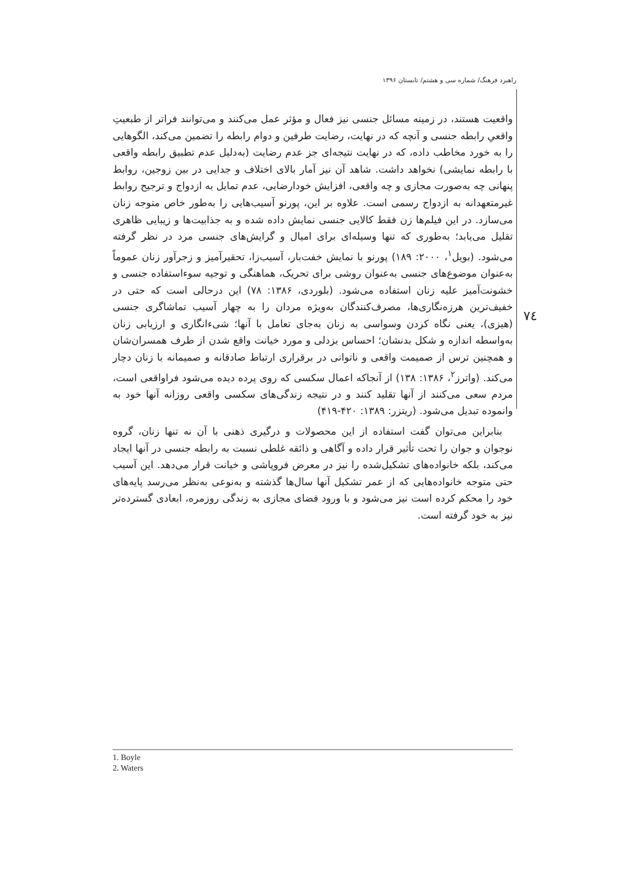راهبرد فرهنگ/ شماره سی و هشتم/ تابستان ۱۳۹۶
واقعیت هستند، در زمینه مسائل جنسی نیز فعال و مؤثر عمل می‌کنند و می‌توانند فراتر از طبعیتِ واقعیِ رابطه جنسی و آنچه که در نهایت، رضایت طرفین و دوام رابطه را تضمین می‌کند، الگوهایی را به خورد مخاطب داده، که در نهایت نتیجه‌ای جز عدم رضایت (به‌دلیل عدم تطبیق رابطه واقعی با رابطه نمایشی) نخواهد داشت. شاهد آن نیز آمار بالای اختلاف و جدایی در بین زوجین، روابط پنهانی چه به‌صورت مجازی و چه واقعی، افزایش خودارضایی، عدم تمایل به ازدواج و ترجیح روابط غیرمتعهدانه به ازدواج رسمی است. علاوه بر این، پورنو آسیب‌هایی را به‌طور خاص متوجه زنان می‌سازد. در این فیلم‌ها زن فقط کالایی جنسی نمایش داده شده و به جذابیت‌ها و زیبایی ظاهری تقلیل می‌یابد؛ به‌طوری که تنها وسیله‌ای برای امیال و گرایش‌های جنسی مرد در نظر گرفته می‌شود. (بویل<sup>۱</sup>، ۲۰۰۰: ۱۸۹) پورنو با نمایش خفت‌بار، آسیب‌زا، تحقیرآمیز و زجرآور زنان عموماً به‌عنوان موضوع‌های جنسی به‌عنوان روشی برای تحریک، هماهنگی و توجیه سوءاستفاده جنسی و خشونت‌آمیز علیه زنان استفاده می‌شود. (بلوردی، ۱۳۸۶: ۷۸) این درحالی است که حتی در خفیف‌ترین هرزه‌نگاری‌ها، مصرف‌کنندگان به‌ویژه مردان را به چهار آسیب تماشاگری جنسی (هیزی)، یعنی نگاه کردن وسواسی به زنان به‌جای تعامل با آنها؛ شیء‌انگاری و ارزیابی زنان به‌واسطه اندازه و شکل بدنشان؛ احساس بزدلی و مورد خیانت واقع شدن از طرف همسران‌شان و همچنین ترس از صمیمت واقعی و ناتوانی در برقراری ارتباط صادقانه و صمیمانه با زنان دچار می‌کند. (واترز<sup>۲</sup>، ۱۳۸۶: ۱۳۸) از آنجاکه اعمال سکسی که روی پرده دیده می‌شود فراواقعی است، مردم سعی می‌کنند از آنها تقلید کنند و در نتیجه زندگی‌های سکسی واقعی روزانه آنها خود به وانموده تبدیل می‌شود. (ریتزر: ۱۳۸۹: ۴۲۰-۴۱۹)
بنابراین می‌توان گفت استفاده از این محصولات و درگیری ذهنی با آن نه تنها زنان، گروه نوجوان و جوان را تحت تأثیر قرار داده و آگاهی و ذائقه غلطی نسبت به رابطه جنسی در آنها ایجاد می‌کند، بلکه خانواده‌های تشکیل‌شده را نیز در معرض فروپاشی و خیانت قرار می‌دهد. این آسیب حتی متوجه خانواده‌هایی که از عمر تشکیل آنها سال‌ها گذشته و به‌نوعی به‌نظر می‌رسد پایه‌های خود را محکم کرده است نیز می‌شود و با ورود فضای مجازی به زندگی روزمره، ابعادی گسترده‌تر نیز به خود گرفته است.
۷٤
1. Boyle
2. Waters